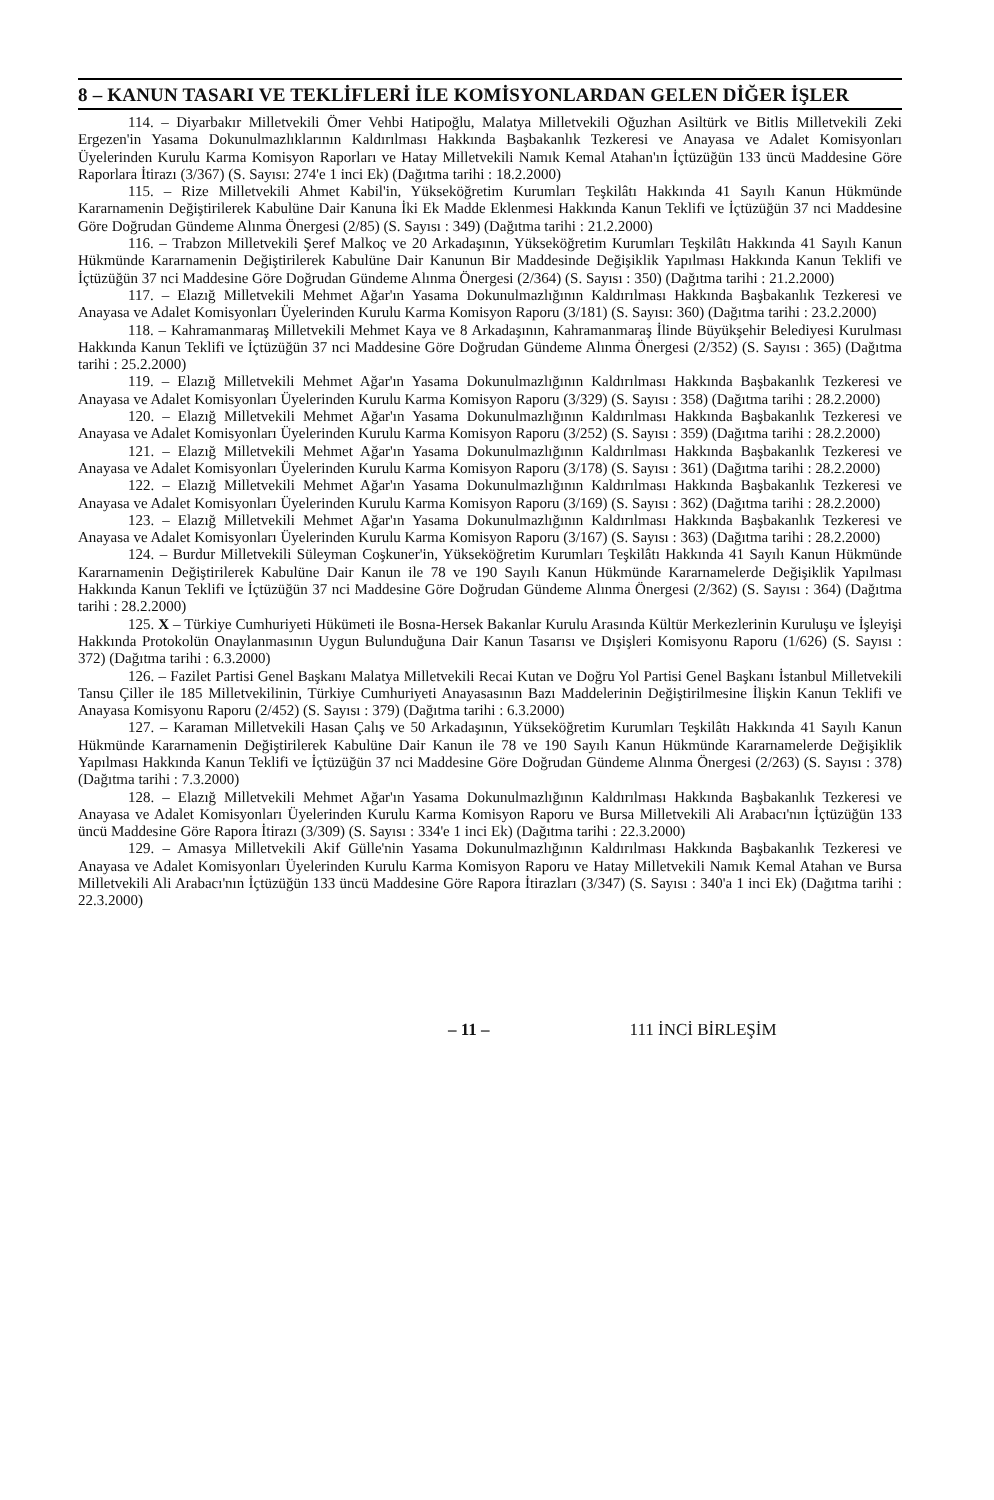8 – KANUN TASARI VE TEKLİFLERİ İLE KOMİSYONLARDAN GELEN DİĞER İŞLER
114. – Diyarbakır Milletvekili Ömer Vehbi Hatipoğlu, Malatya Milletvekili Oğuzhan Asiltürk ve Bitlis Milletvekili Zeki Ergezen'in Yasama Dokunulmazlıklarının Kaldırılması Hakkında Başbakanlık Tezkeresi ve Anayasa ve Adalet Komisyonları Üyelerinden Kurulu Karma Komisyon Raporları ve Hatay Milletvekili Namık Kemal Atahan'ın İçtüzüğün 133 üncü Maddesine Göre Raporlara İtirazı (3/367) (S. Sayısı: 274'e 1 inci Ek) (Dağıtma tarihi : 18.2.2000)
115. – Rize Milletvekili Ahmet Kabil'in, Yükseköğretim Kurumları Teşkilâtı Hakkında 41 Sayılı Kanun Hükmünde Kararnamenin Değiştirilerek Kabulüne Dair Kanuna İki Ek Madde Eklenmesi Hakkında Kanun Teklifi ve İçtüzüğün 37 nci Maddesine Göre Doğrudan Gündeme Alınma Önergesi (2/85) (S. Sayısı : 349) (Dağıtma tarihi : 21.2.2000)
116. – Trabzon Milletvekili Şeref Malkoç ve 20 Arkadaşının, Yükseköğretim Kurumları Teşkilâtı Hakkında 41 Sayılı Kanun Hükmünde Kararnamenin Değiştirilerek Kabulüne Dair Kanunun Bir Maddesinde Değişiklik Yapılması Hakkında Kanun Teklifi ve İçtüzüğün 37 nci Maddesine Göre Doğrudan Gündeme Alınma Önergesi (2/364) (S. Sayısı : 350) (Dağıtma tarihi : 21.2.2000)
117. – Elazığ Milletvekili Mehmet Ağar'ın Yasama Dokunulmazlığının Kaldırılması Hakkında Başbakanlık Tezkeresi ve Anayasa ve Adalet Komisyonları Üyelerinden Kurulu Karma Komisyon Raporu (3/181) (S. Sayısı: 360) (Dağıtma tarihi : 23.2.2000)
118. – Kahramanmaraş Milletvekili Mehmet Kaya ve 8 Arkadaşının, Kahramanmaraş İlinde Büyükşehir Belediyesi Kurulması Hakkında Kanun Teklifi ve İçtüzüğün 37 nci Maddesine Göre Doğrudan Gündeme Alınma Önergesi (2/352) (S. Sayısı : 365) (Dağıtma tarihi : 25.2.2000)
119. – Elazığ Milletvekili Mehmet Ağar'ın Yasama Dokunulmazlığının Kaldırılması Hakkında Başbakanlık Tezkeresi ve Anayasa ve Adalet Komisyonları Üyelerinden Kurulu Karma Komisyon Raporu (3/329) (S. Sayısı : 358) (Dağıtma tarihi : 28.2.2000)
120. – Elazığ Milletvekili Mehmet Ağar'ın Yasama Dokunulmazlığının Kaldırılması Hakkında Başbakanlık Tezkeresi ve Anayasa ve Adalet Komisyonları Üyelerinden Kurulu Karma Komisyon Raporu (3/252) (S. Sayısı : 359) (Dağıtma tarihi : 28.2.2000)
121. – Elazığ Milletvekili Mehmet Ağar'ın Yasama Dokunulmazlığının Kaldırılması Hakkında Başbakanlık Tezkeresi ve Anayasa ve Adalet Komisyonları Üyelerinden Kurulu Karma Komisyon Raporu (3/178) (S. Sayısı : 361) (Dağıtma tarihi : 28.2.2000)
122. – Elazığ Milletvekili Mehmet Ağar'ın Yasama Dokunulmazlığının Kaldırılması Hakkında Başbakanlık Tezkeresi ve Anayasa ve Adalet Komisyonları Üyelerinden Kurulu Karma Komisyon Raporu (3/169) (S. Sayısı : 362) (Dağıtma tarihi : 28.2.2000)
123. – Elazığ Milletvekili Mehmet Ağar'ın Yasama Dokunulmazlığının Kaldırılması Hakkında Başbakanlık Tezkeresi ve Anayasa ve Adalet Komisyonları Üyelerinden Kurulu Karma Komisyon Raporu (3/167) (S. Sayısı : 363) (Dağıtma tarihi : 28.2.2000)
124. – Burdur Milletvekili Süleyman Coşkuner'in, Yükseköğretim Kurumları Teşkilâtı Hakkında 41 Sayılı Kanun Hükmünde Kararnamenin Değiştirilerek Kabulüne Dair Kanun ile 78 ve 190 Sayılı Kanun Hükmünde Kararnamelerde Değişiklik Yapılması Hakkında Kanun Teklifi ve İçtüzüğün 37 nci Maddesine Göre Doğrudan Gündeme Alınma Önergesi (2/362) (S. Sayısı : 364) (Dağıtma tarihi : 28.2.2000)
125. X – Türkiye Cumhuriyeti Hükümeti ile Bosna-Hersek Bakanlar Kurulu Arasında Kültür Merkezlerinin Kuruluşu ve İşleyişi Hakkında Protokolün Onaylanmasının Uygun Bulunduğuna Dair Kanun Tasarısı ve Dışişleri Komisyonu Raporu (1/626) (S. Sayısı : 372) (Dağıtma tarihi : 6.3.2000)
126. – Fazilet Partisi Genel Başkanı Malatya Milletvekili Recai Kutan ve Doğru Yol Partisi Genel Başkanı İstanbul Milletvekili Tansu Çiller ile 185 Milletvekilinin, Türkiye Cumhuriyeti Anayasasının Bazı Maddelerinin Değiştirilmesine İlişkin Kanun Teklifi ve Anayasa Komisyonu Raporu (2/452) (S. Sayısı : 379) (Dağıtma tarihi : 6.3.2000)
127. – Karaman Milletvekili Hasan Çalış ve 50 Arkadaşının, Yükseköğretim Kurumları Teşkilâtı Hakkında 41 Sayılı Kanun Hükmünde Kararnamenin Değiştirilerek Kabulüne Dair Kanun ile 78 ve 190 Sayılı Kanun Hükmünde Kararnamelerde Değişiklik Yapılması Hakkında Kanun Teklifi ve İçtüzüğün 37 nci Maddesine Göre Doğrudan Gündeme Alınma Önergesi (2/263) (S. Sayısı : 378) (Dağıtma tarihi : 7.3.2000)
128. – Elazığ Milletvekili Mehmet Ağar'ın Yasama Dokunulmazlığının Kaldırılması Hakkında Başbakanlık Tezkeresi ve Anayasa ve Adalet Komisyonları Üyelerinden Kurulu Karma Komisyon Raporu ve Bursa Milletvekili Ali Arabacı'nın İçtüzüğün 133 üncü Maddesine Göre Rapora İtirazı (3/309) (S. Sayısı : 334'e 1 inci Ek) (Dağıtma tarihi : 22.3.2000)
129. – Amasya Milletvekili Akif Gülle'nin Yasama Dokunulmazlığının Kaldırılması Hakkında Başbakanlık Tezkeresi ve Anayasa ve Adalet Komisyonları Üyelerinden Kurulu Karma Komisyon Raporu ve Hatay Milletvekili Namık Kemal Atahan ve Bursa Milletvekili Ali Arabacı'nın İçtüzüğün 133 üncü Maddesine Göre Rapora İtirazları (3/347) (S. Sayısı : 340'a 1 inci Ek) (Dağıtma tarihi : 22.3.2000)
– 11 – 111 İNCİ BİRLEŞİM